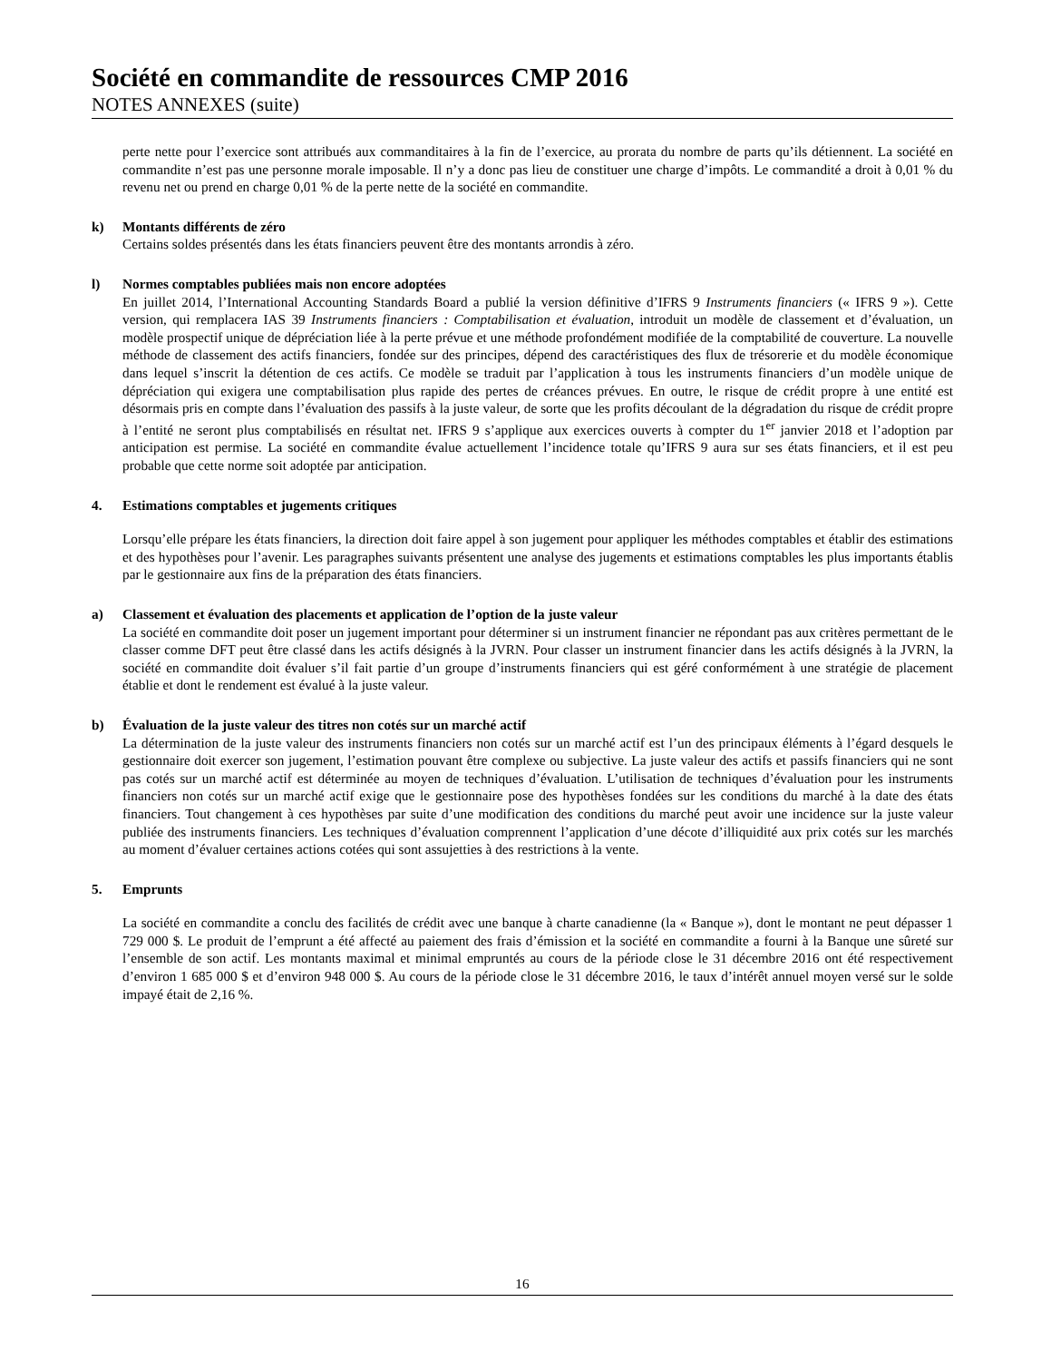Société en commandite de ressources CMP 2016
NOTES ANNEXES (suite)
perte nette pour l’exercice sont attribués aux commanditaires à la fin de l’exercice, au prorata du nombre de parts qu’ils détiennent. La société en commandite n’est pas une personne morale imposable. Il n’y a donc pas lieu de constituer une charge d’impôts. Le commandité a droit à 0,01 % du revenu net ou prend en charge 0,01 % de la perte nette de la société en commandite.
k) Montants différents de zéro
Certains soldes présentés dans les états financiers peuvent être des montants arrondis à zéro.
l) Normes comptables publiées mais non encore adoptées
En juillet 2014, l’International Accounting Standards Board a publié la version définitive d’IFRS 9 Instruments financiers (« IFRS 9 »). Cette version, qui remplacera IAS 39 Instruments financiers : Comptabilisation et évaluation, introduit un modèle de classement et d’évaluation, un modèle prospectif unique de dépréciation liée à la perte prévue et une méthode profondément modifiée de la comptabilité de couverture. La nouvelle méthode de classement des actifs financiers, fondée sur des principes, dépend des caractéristiques des flux de trésorerie et du modèle économique dans lequel s’inscrit la détention de ces actifs. Ce modèle se traduit par l’application à tous les instruments financiers d’un modèle unique de dépréciation qui exigera une comptabilisation plus rapide des pertes de créances prévues. En outre, le risque de crédit propre à une entité est désormais pris en compte dans l’évaluation des passifs à la juste valeur, de sorte que les profits découlant de la dégradation du risque de crédit propre à l’entité ne seront plus comptabilisés en résultat net. IFRS 9 s’applique aux exercices ouverts à compter du 1<sup>er</sup> janvier 2018 et l’adoption par anticipation est permise. La société en commandite évalue actuellement l’incidence totale qu’IFRS 9 aura sur ses états financiers, et il est peu probable que cette norme soit adoptée par anticipation.
4. Estimations comptables et jugements critiques
Lorsqu’elle prépare les états financiers, la direction doit faire appel à son jugement pour appliquer les méthodes comptables et établir des estimations et des hypothèses pour l’avenir. Les paragraphes suivants présentent une analyse des jugements et estimations comptables les plus importants établis par le gestionnaire aux fins de la préparation des états financiers.
a) Classement et évaluation des placements et application de l’option de la juste valeur
La société en commandite doit poser un jugement important pour déterminer si un instrument financier ne répondant pas aux critères permettant de le classer comme DFT peut être classé dans les actifs désignés à la JVRN. Pour classer un instrument financier dans les actifs désignés à la JVRN, la société en commandite doit évaluer s’il fait partie d’un groupe d’instruments financiers qui est géré conformément à une stratégie de placement établie et dont le rendement est évalué à la juste valeur.
b) Évaluation de la juste valeur des titres non cotés sur un marché actif
La détermination de la juste valeur des instruments financiers non cotés sur un marché actif est l’un des principaux éléments à l’égard desquels le gestionnaire doit exercer son jugement, l’estimation pouvant être complexe ou subjective. La juste valeur des actifs et passifs financiers qui ne sont pas cotés sur un marché actif est déterminée au moyen de techniques d’évaluation. L’utilisation de techniques d’évaluation pour les instruments financiers non cotés sur un marché actif exige que le gestionnaire pose des hypothèses fondées sur les conditions du marché à la date des états financiers. Tout changement à ces hypothèses par suite d’une modification des conditions du marché peut avoir une incidence sur la juste valeur publiée des instruments financiers. Les techniques d’évaluation comprennent l’application d’une décote d’illiquidité aux prix cotés sur les marchés au moment d’évaluer certaines actions cotées qui sont assujetties à des restrictions à la vente.
5. Emprunts
La société en commandite a conclu des facilités de crédit avec une banque à charte canadienne (la « Banque »), dont le montant ne peut dépasser 1 729 000 $. Le produit de l’emprunt a été affecté au paiement des frais d’émission et la société en commandite a fourni à la Banque une sûreté sur l’ensemble de son actif. Les montants maximal et minimal empruntés au cours de la période close le 31 décembre 2016 ont été respectivement d’environ 1 685 000 $ et d’environ 948 000 $. Au cours de la période close le 31 décembre 2016, le taux d’intérêt annuel moyen versé sur le solde impayé était de 2,16 %.
16